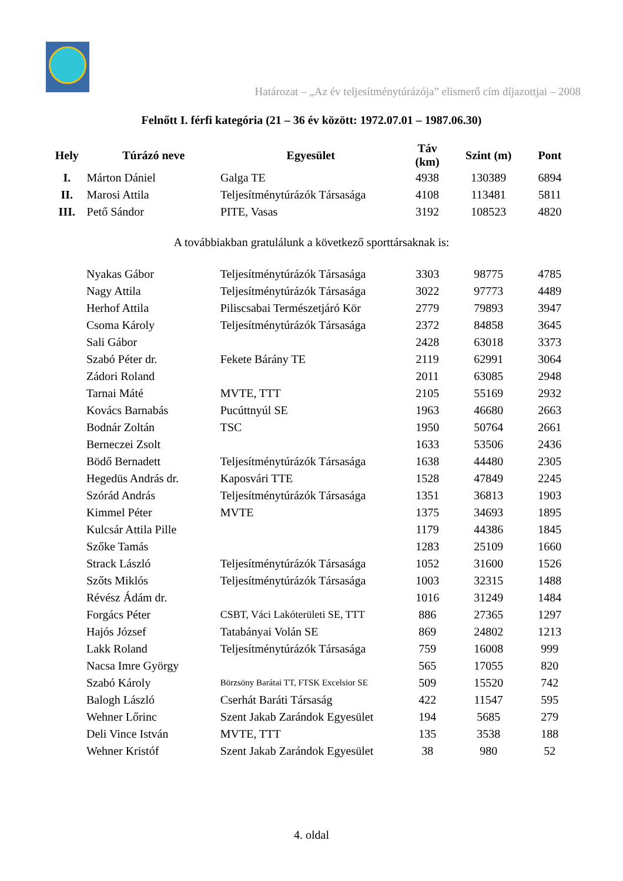Határozat – „Az év teljesítménytúrázója” elismerő cím díjazottjai – 2008
Felnőtt I. férfi kategória (21 – 36 év között: 1972.07.01 – 1987.06.30)
| Hely | Túrázó neve | Egyesület | Táv (km) | Szint (m) | Pont |
| --- | --- | --- | --- | --- | --- |
| I. | Márton Dániel | Galga TE | 4938 | 130389 | 6894 |
| II. | Marosi Attila | Teljesítménytúrázók Társasága | 4108 | 113481 | 5811 |
| III. | Pető Sándor | PITE, Vasas | 3192 | 108523 | 4820 |
A továbbiakban gratulálunk a következő sporttársaknak is:
| | Nyakas Gábor | Teljesítménytúrázók Társasága | 3303 | 98775 | 4785 |
| | Nagy Attila | Teljesítménytúrázók Társasága | 3022 | 97773 | 4489 |
| | Herhof Attila | Piliscsabai Természetjáró Kör | 2779 | 79893 | 3947 |
| | Csoma Károly | Teljesítménytúrázók Társasága | 2372 | 84858 | 3645 |
| | Sali Gábor | | 2428 | 63018 | 3373 |
| | Szabó Péter dr. | Fekete Bárány TE | 2119 | 62991 | 3064 |
| | Zádori Roland | | 2011 | 63085 | 2948 |
| | Tarnai Máté | MVTE, TTT | 2105 | 55169 | 2932 |
| | Kovács Barnabás | Pucúttnyúl SE | 1963 | 46680 | 2663 |
| | Bodnár Zoltán | TSC | 1950 | 50764 | 2661 |
| | Berneczei Zsolt | | 1633 | 53506 | 2436 |
| | Bödő Bernadett | Teljesítménytúrázók Társasága | 1638 | 44480 | 2305 |
| | Hegedüs András dr. | Kaposvári TTE | 1528 | 47849 | 2245 |
| | Szórád András | Teljesítménytúrázók Társasága | 1351 | 36813 | 1903 |
| | Kimmel Péter | MVTE | 1375 | 34693 | 1895 |
| | Kulcsár Attila Pille | | 1179 | 44386 | 1845 |
| | Szőke Tamás | | 1283 | 25109 | 1660 |
| | Strack László | Teljesítménytúrázók Társasága | 1052 | 31600 | 1526 |
| | Szőts Miklós | Teljesítménytúrázók Társasága | 1003 | 32315 | 1488 |
| | Révész Ádám dr. | | 1016 | 31249 | 1484 |
| | Forgács Péter | CSBT, Váci Lakóterületi SE, TTT | 886 | 27365 | 1297 |
| | Hajós József | Tatabányai Volán SE | 869 | 24802 | 1213 |
| | Lakk Roland | Teljesítménytúrázók Társasága | 759 | 16008 | 999 |
| | Nacsa Imre György | | 565 | 17055 | 820 |
| | Szabó Károly | Börzsöny Barátai TT, FTSK Excelsior SE | 509 | 15520 | 742 |
| | Balogh László | Cserhát Baráti Társaság | 422 | 11547 | 595 |
| | Wehner Lőrinc | Szent Jakab Zarándok Egyesület | 194 | 5685 | 279 |
| | Deli Vince István | MVTE, TTT | 135 | 3538 | 188 |
| | Wehner Kristóf | Szent Jakab Zarándok Egyesület | 38 | 980 | 52 |
4. oldal